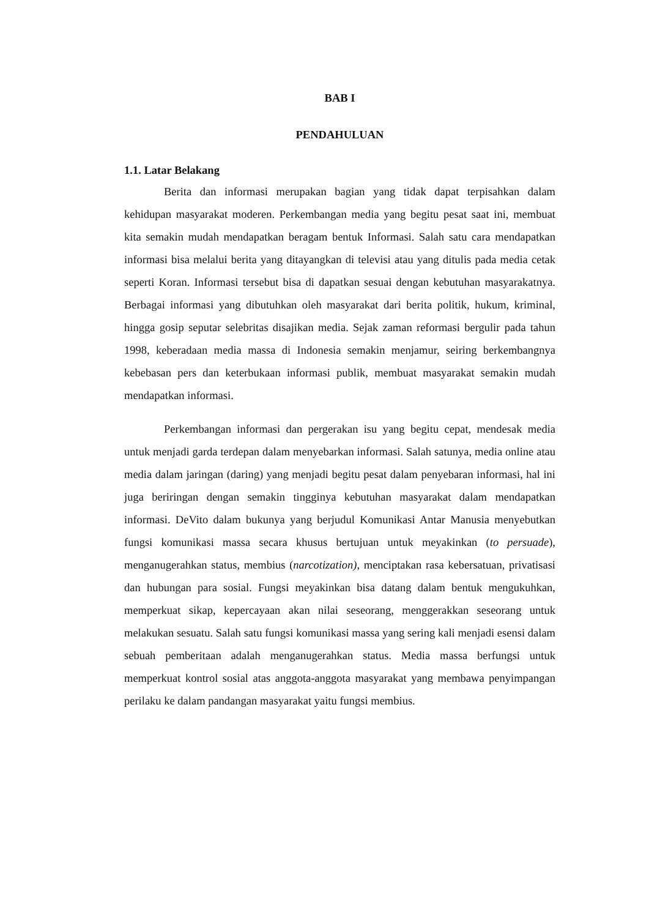BAB I
PENDAHULUAN
1.1. Latar Belakang
Berita dan informasi merupakan bagian yang tidak dapat terpisahkan dalam kehidupan masyarakat moderen. Perkembangan media yang begitu pesat saat ini, membuat kita semakin mudah mendapatkan beragam bentuk Informasi. Salah satu cara mendapatkan informasi bisa melalui berita yang ditayangkan di televisi atau yang ditulis pada media cetak seperti Koran. Informasi tersebut bisa di dapatkan sesuai dengan kebutuhan masyarakatnya. Berbagai informasi yang dibutuhkan oleh masyarakat dari berita politik, hukum, kriminal, hingga gosip seputar selebritas disajikan media. Sejak zaman reformasi bergulir pada tahun 1998, keberadaan media massa di Indonesia semakin menjamur, seiring berkembangnya kebebasan pers dan keterbukaan informasi publik, membuat masyarakat semakin mudah mendapatkan informasi.
Perkembangan informasi dan pergerakan isu yang begitu cepat, mendesak media untuk menjadi garda terdepan dalam menyebarkan informasi. Salah satunya, media online atau media dalam jaringan (daring) yang menjadi begitu pesat dalam penyebaran informasi, hal ini juga beriringan dengan semakin tingginya kebutuhan masyarakat dalam mendapatkan informasi. DeVito dalam bukunya yang berjudul Komunikasi Antar Manusia menyebutkan fungsi komunikasi massa secara khusus bertujuan untuk meyakinkan (to persuade), menganugerahkan status, membius (narcotization), menciptakan rasa kebersatuan, privatisasi dan hubungan para sosial. Fungsi meyakinkan bisa datang dalam bentuk mengukuhkan, memperkuat sikap, kepercayaan akan nilai seseorang, menggerakkan seseorang untuk melakukan sesuatu. Salah satu fungsi komunikasi massa yang sering kali menjadi esensi dalam sebuah pemberitaan adalah menganugerahkan status. Media massa berfungsi untuk memperkuat kontrol sosial atas anggota-anggota masyarakat yang membawa penyimpangan perilaku ke dalam pandangan masyarakat yaitu fungsi membius.